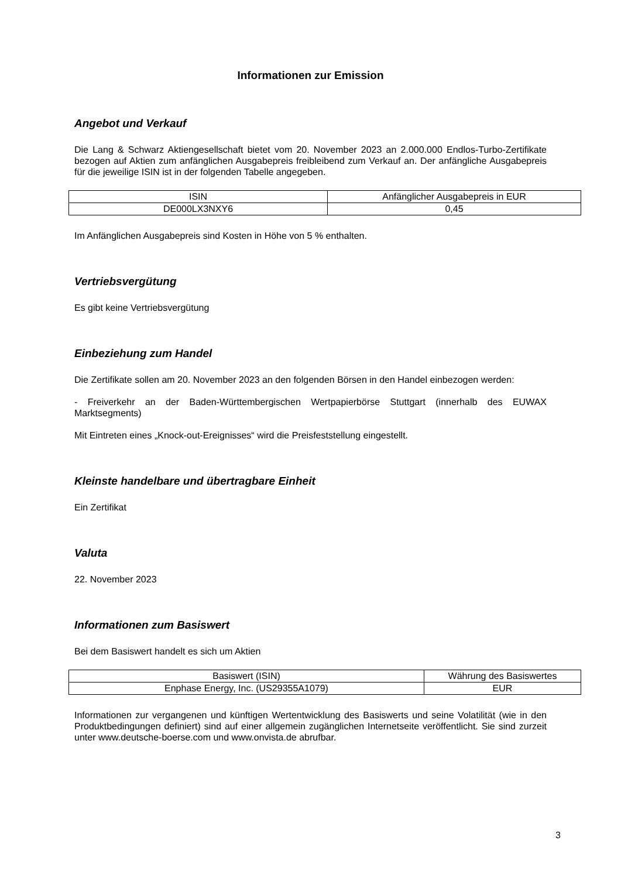Informationen zur Emission
Angebot und Verkauf
Die Lang & Schwarz Aktiengesellschaft bietet vom 20. November 2023 an 2.000.000 Endlos-Turbo-Zertifikate bezogen auf Aktien zum anfänglichen Ausgabepreis freibleibend zum Verkauf an. Der anfängliche Ausgabepreis für die jeweilige ISIN ist in der folgenden Tabelle angegeben.
| ISIN | Anfänglicher Ausgabepreis in EUR |
| --- | --- |
| DE000LX3NXY6 | 0,45 |
Im Anfänglichen Ausgabepreis sind Kosten in Höhe von 5 % enthalten.
Vertriebsvergütung
Es gibt keine Vertriebsvergütung
Einbeziehung zum Handel
Die Zertifikate sollen am 20. November 2023 an den folgenden Börsen in den Handel einbezogen werden:
- Freiverkehr an der Baden-Württembergischen Wertpapierbörse Stuttgart (innerhalb des EUWAX Marktsegments)
Mit Eintreten eines „Knock-out-Ereignisses“ wird die Preisfeststellung eingestellt.
Kleinste handelbare und übertragbare Einheit
Ein Zertifikat
Valuta
22. November 2023
Informationen zum Basiswert
Bei dem Basiswert handelt es sich um Aktien
| Basiswert (ISIN) | Währung des Basiswertes |
| --- | --- |
| Enphase Energy, Inc. (US29355A1079) | EUR |
Informationen zur vergangenen und künftigen Wertentwicklung des Basiswerts und seine Volatilität (wie in den Produktbedingungen definiert) sind auf einer allgemein zugänglichen Internetseite veröffentlicht. Sie sind zurzeit unter www.deutsche-boerse.com und www.onvista.de abrufbar.
3